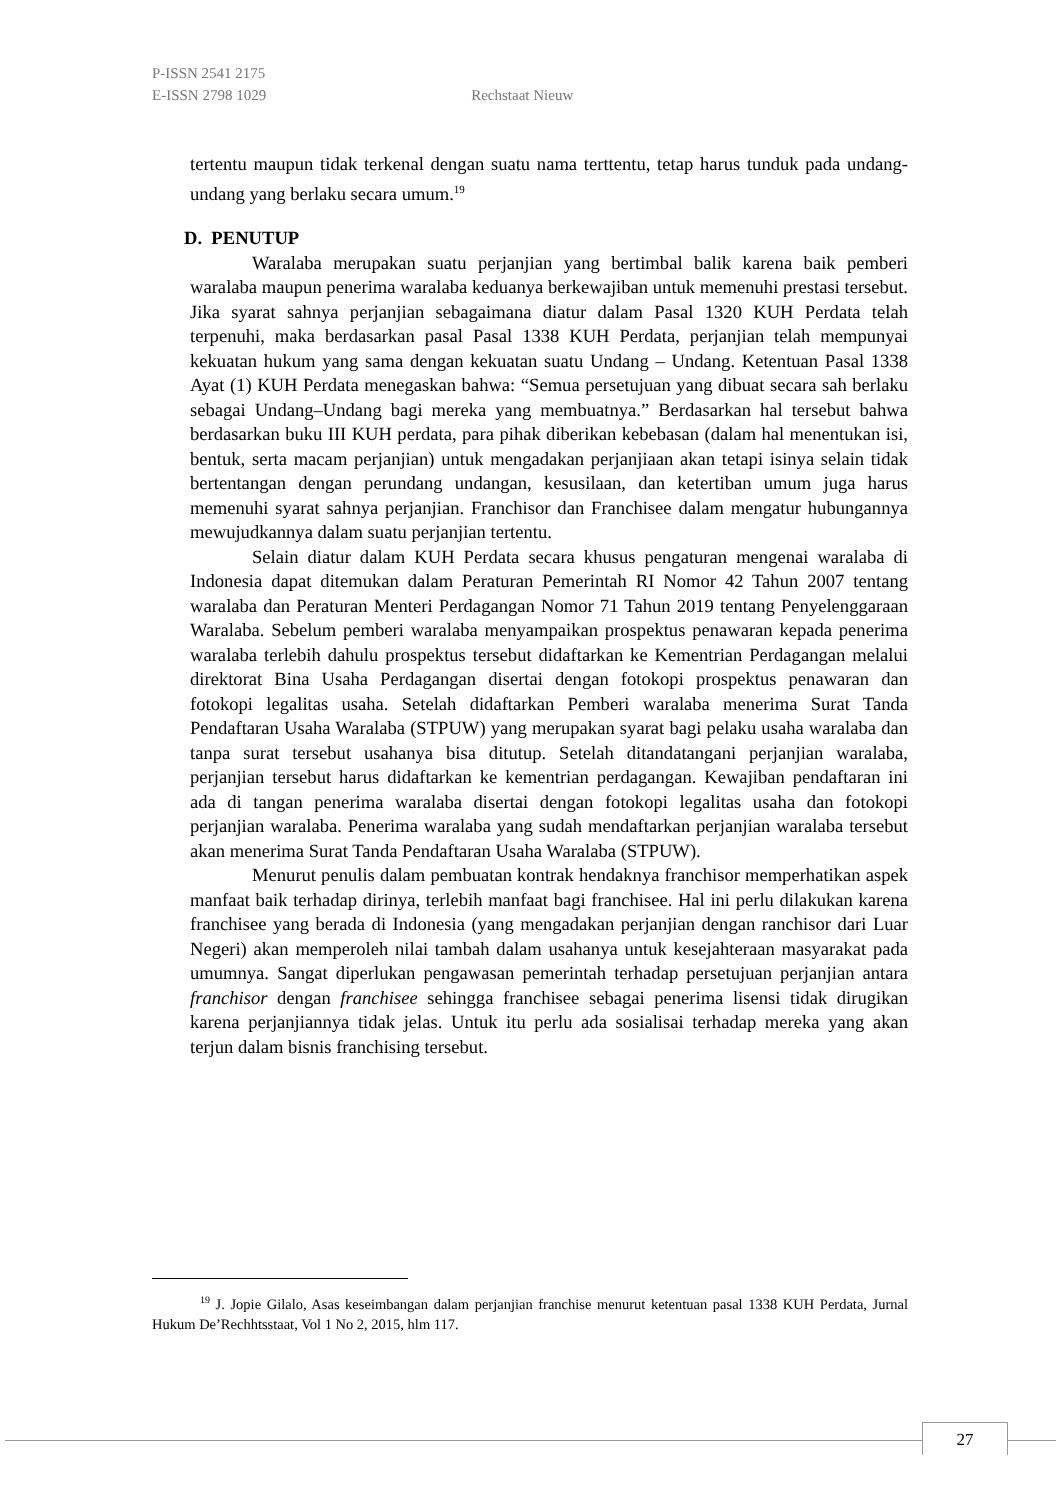P-ISSN 2541 2175
E-ISSN 2798 1029 Rechstaat Nieuw
tertentu maupun tidak terkenal dengan suatu nama terttentu, tetap harus tunduk pada undang-undang yang berlaku secara umum.<sup>19</sup>
D. PENUTUP
Waralaba merupakan suatu perjanjian yang bertimbal balik karena baik pemberi waralaba maupun penerima waralaba keduanya berkewajiban untuk memenuhi prestasi tersebut. Jika syarat sahnya perjanjian sebagaimana diatur dalam Pasal 1320 KUH Perdata telah terpenuhi, maka berdasarkan pasal Pasal 1338 KUH Perdata, perjanjian telah mempunyai kekuatan hukum yang sama dengan kekuatan suatu Undang – Undang. Ketentuan Pasal 1338 Ayat (1) KUH Perdata menegaskan bahwa: “Semua persetujuan yang dibuat secara sah berlaku sebagai Undang–Undang bagi mereka yang membuatnya.” Berdasarkan hal tersebut bahwa berdasarkan buku III KUH perdata, para pihak diberikan kebebasan (dalam hal menentukan isi, bentuk, serta macam perjanjian) untuk mengadakan perjanjiaan akan tetapi isinya selain tidak bertentangan dengan perundang undangan, kesusilaan, dan ketertiban umum juga harus memenuhi syarat sahnya perjanjian. Franchisor dan Franchisee dalam mengatur hubungannya mewujudkannya dalam suatu perjanjian tertentu.
Selain diatur dalam KUH Perdata secara khusus pengaturan mengenai waralaba di Indonesia dapat ditemukan dalam Peraturan Pemerintah RI Nomor 42 Tahun 2007 tentang waralaba dan Peraturan Menteri Perdagangan Nomor 71 Tahun 2019 tentang Penyelenggaraan Waralaba. Sebelum pemberi waralaba menyampaikan prospektus penawaran kepada penerima waralaba terlebih dahulu prospektus tersebut didaftarkan ke Kementrian Perdagangan melalui direktorat Bina Usaha Perdagangan disertai dengan fotokopi prospektus penawaran dan fotokopi legalitas usaha. Setelah didaftarkan Pemberi waralaba menerima Surat Tanda Pendaftaran Usaha Waralaba (STPUW) yang merupakan syarat bagi pelaku usaha waralaba dan tanpa surat tersebut usahanya bisa ditutup. Setelah ditandatangani perjanjian waralaba, perjanjian tersebut harus didaftarkan ke kementrian perdagangan. Kewajiban pendaftaran ini ada di tangan penerima waralaba disertai dengan fotokopi legalitas usaha dan fotokopi perjanjian waralaba. Penerima waralaba yang sudah mendaftarkan perjanjian waralaba tersebut akan menerima Surat Tanda Pendaftaran Usaha Waralaba (STPUW).
Menurut penulis dalam pembuatan kontrak hendaknya franchisor memperhatikan aspek manfaat baik terhadap dirinya, terlebih manfaat bagi franchisee. Hal ini perlu dilakukan karena franchisee yang berada di Indonesia (yang mengadakan perjanjian dengan ranchisor dari Luar Negeri) akan memperoleh nilai tambah dalam usahanya untuk kesejahteraan masyarakat pada umumnya. Sangat diperlukan pengawasan pemerintah terhadap persetujuan perjanjian antara franchisor dengan franchisee sehingga franchisee sebagai penerima lisensi tidak dirugikan karena perjanjiannya tidak jelas. Untuk itu perlu ada sosialisai terhadap mereka yang akan terjun dalam bisnis franchising tersebut.
<sup>19</sup> J. Jopie Gilalo, Asas keseimbangan dalam perjanjian franchise menurut ketentuan pasal 1338 KUH Perdata, Jurnal Hukum De’Rechhtsstaat, Vol 1 No 2, 2015, hlm 117.
27